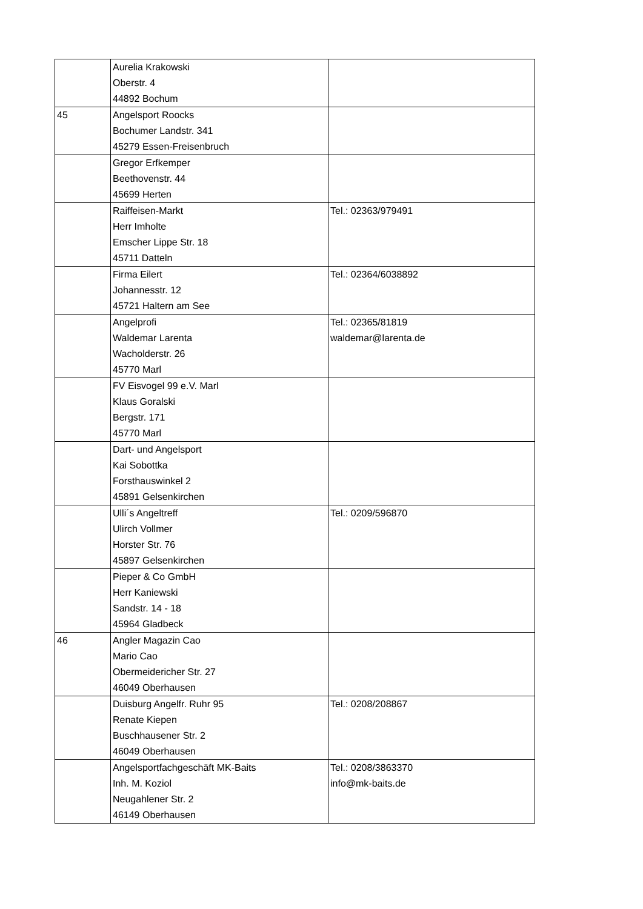| | Aurelia Krakowski Oberstr. 4 44892 Bochum | |
| 45 | Angelsport Roocks Bochumer Landstr. 341 45279 Essen-Freisenbruch | |
| | Gregor Erfkemper Beethovenstr. 44 45699 Herten | |
| | Raiffeisen-Markt Herr Imholte Emscher Lippe Str. 18 45711 Datteln | Tel.: 02363/979491 |
| | Firma Eilert Johannesstr. 12 45721 Haltern am See | Tel.: 02364/6038892 |
| | Angelprofi Waldemar Larenta Wacholderstr. 26 45770 Marl | Tel.: 02365/81819 waldemar@larenta.de |
| | FV Eisvogel 99 e.V. Marl Klaus Goralski Bergstr. 171 45770 Marl | |
| | Dart- und Angelsport Kai Sobottka Forsthauswinkel 2 45891 Gelsenkirchen | |
| | Ulli´s Angeltreff Ulirch Vollmer Horster Str. 76 45897 Gelsenkirchen | Tel.: 0209/596870 |
| | Pieper & Co GmbH Herr Kaniewski Sandstr. 14 - 18 45964 Gladbeck | |
| 46 | Angler Magazin Cao Mario Cao Obermeidericher Str. 27 46049 Oberhausen | |
| | Duisburg Angelfr. Ruhr 95 Renate Kiepen Buschhausener Str. 2 46049 Oberhausen | Tel.: 0208/208867 |
| | Angelsportfachgeschäft MK-Baits Inh. M. Koziol Neugahlener Str. 2 46149 Oberhausen | Tel.: 0208/3863370 info@mk-baits.de |